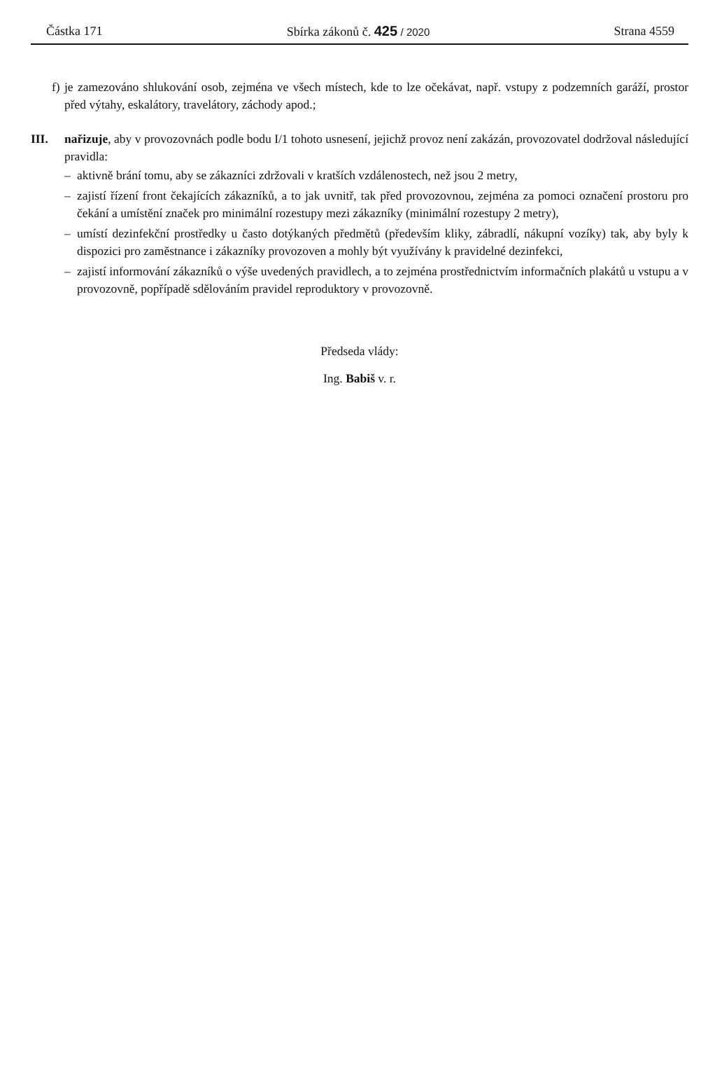Částka 171 Sbírka zákonů č. 425 / 2020 Strana 4559
f) je zamezováno shlukování osob, zejména ve všech místech, kde to lze očekávat, např. vstupy z podzemních garáží, prostor před výtahy, eskalátory, travelátory, záchody apod.;
III. nařizuje, aby v provozovnách podle bodu I/1 tohoto usnesení, jejichž provoz není zakázán, provozovatel dodržoval následující pravidla:
– aktivně brání tomu, aby se zákazníci zdržovali v kratších vzdálenostech, než jsou 2 metry,
– zajistí řízení front čekajících zákazníků, a to jak uvnitř, tak před provozovnou, zejména za pomoci označení prostoru pro čekání a umístění značek pro minimální rozestupy mezi zákazníky (minimální rozestupy 2 metry),
– umístí dezinfekční prostředky u často dotýkaných předmětů (především kliky, zábradlí, nákupní vozíky) tak, aby byly k dispozici pro zaměstnance i zákazníky provozoven a mohly být využívány k pravidelné dezinfekci,
– zajistí informování zákazníků o výše uvedených pravidlech, a to zejména prostřednictvím informačních plakátů u vstupu a v provozovně, popřípadě sdělováním pravidel reproduktory v provozovně.
Předseda vlády:
Ing. Babiš v. r.